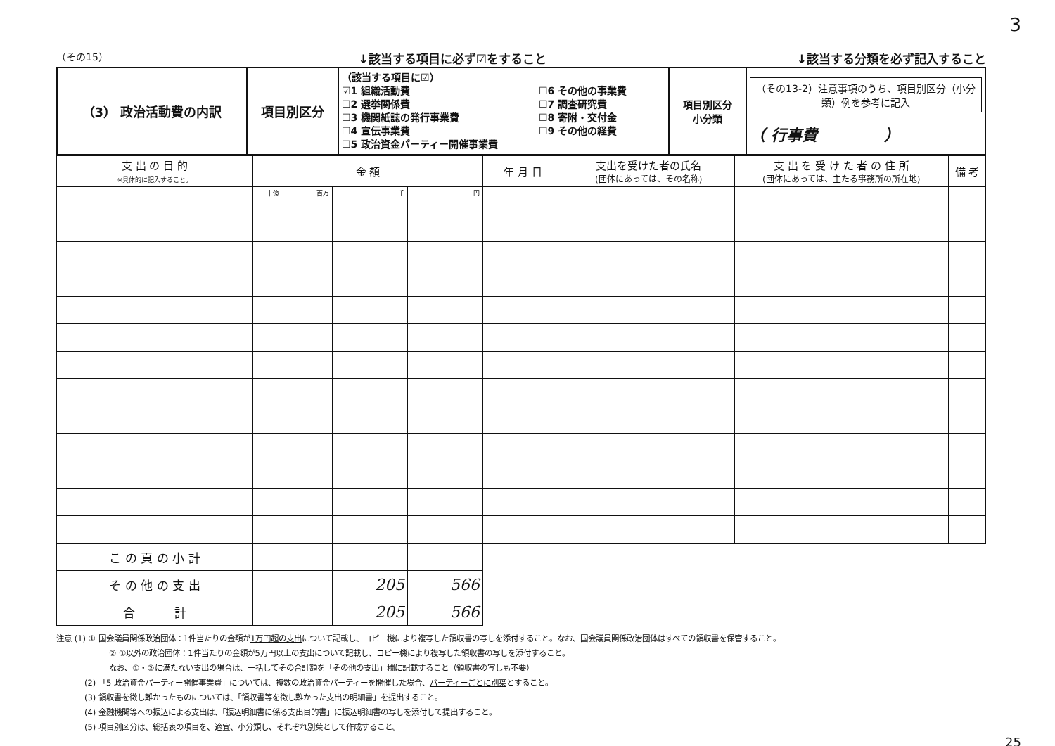3
（その15） ↓該当する項目に必ず☑をすること ↓該当する分類を必ず記入すること
| （3） 政治活動費の内訳 | 項目別区分 | （該当する項目に☑） ☑1 組織活動費 ☐2 選挙関係費 ☐3 機関紙誌の発行事業費 ☐4 宣伝事業費 ☐5 政治資金パーティー開催事業費 ☐6 その他の事業費 ☐7 調査研究費 ☐8 寄附・交付金 ☐9 その他の経費 | 項目別区分 小分類 | （その13-2）注意事項のうち、項目別区分（小分類）例を参考に記入 （ 行事費 ） |
| 支 出 の 目 的 ※具体的に記入すること。 | 金 額 | | | | 年 月 日 | 支出を受けた者の氏名 (団体にあっては、その名称) | 支 出 を 受 け た 者 の 住 所 (団体にあっては、主たる事務所の所在地) | 備 考 |
| --- | --- | --- | --- | --- | --- | --- | --- | --- |
| | 十億 | 百万 | 千 | 円 | | | | |
| こ の 頁 の 小 計 | | | | | | | | |
| そ の 他 の 支 出 | | | 205 | 566 | | | | |
| 合 計 | | | 205 | 566 | | | | |
注意 (1) ① 国会議員関係政治団体：1件当たりの金額が1万円超の支出について記載し、コピー機により複写した領収書の写しを添付すること。なお、国会議員関係政治団体はすべての領収書を保管すること。
② ①以外の政治団体：1件当たりの金額が5万円以上の支出について記載し、コピー機により複写した領収書の写しを添付すること。
なお、①・②に満たない支出の場合は、一括してその合計額を「その他の支出」欄に記載すること（領収書の写しも不要）
(2) 「5 政治資金パーティー開催事業費」については、複数の政治資金パーティーを開催した場合、パーティーごとに別葉とすること。
(3) 領収書を徴し難かったものについては、「領収書等を徴し難かった支出の明細書」を提出すること。
(4) 金融機関等への振込による支出は、「振込明細書に係る支出目的書」に振込明細書の写しを添付して提出すること。
(5) 項目別区分は、総括表の項目を、適宜、小分類し、それぞれ別葉として作成すること。
25